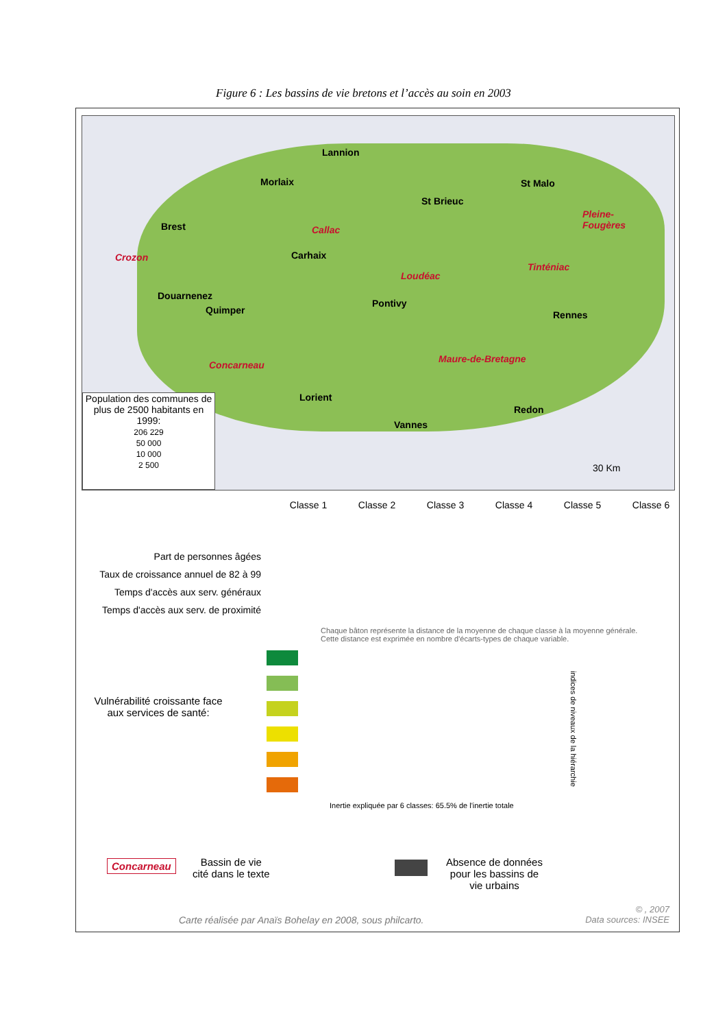Figure 6 : Les bassins de vie bretons et l’accès au soin en 2003
Lannion
Morlaix St Malo
St Brieuc
Brest Callac
Pleine-
Fougères
Crozon Carhaix
Loudéac
Tinténiac
Douarnenez
Quimper
Pontivy
Rennes
Maure-de-Bretagne
Concarneau
Lorient
Redon
Vannes
30 Km
Population des communes de plus de 2500 habitants en 1999:
206 229
50 000
10 000
2 500
Classe 1 Classe 2 Classe 3 Classe 4 Classe 5 Classe 6
Part de personnes âgées
Taux de croissance annuel de 82 à 99
Temps d'accès aux serv. généraux
Temps d'accès aux serv. de proximité
Chaque bâton représente la distance de la moyenne de chaque classe à la moyenne générale.
Cette distance est exprimée en nombre d'écarts-types de chaque variable.
Vulnérabilité croissante face aux services de santé:
indices de niveaux de la hiérarchie
Inertie expliquée par 6 classes: 65.5% de l'inertie totale
Concarneau
Bassin de vie
cité dans le texte
Absence de données
pour les bassins de
vie urbains
Carte réalisée par Anaïs Bohelay en 2008, sous philcarto.
© , 2007
Data sources: INSEE